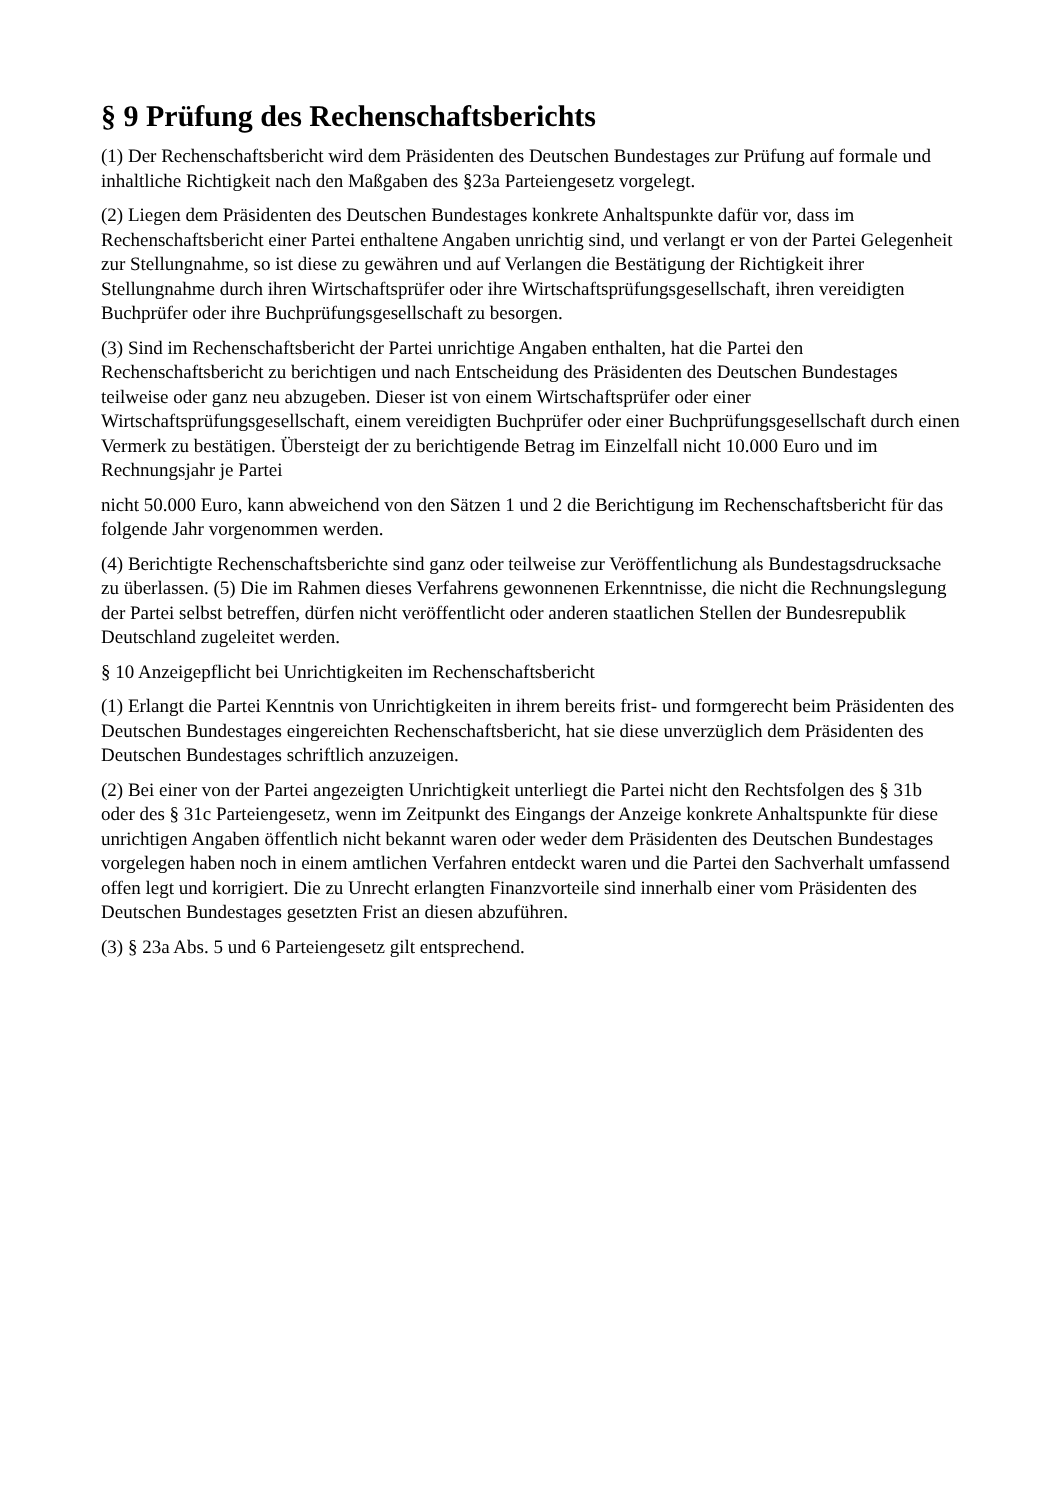§ 9 Prüfung des Rechenschaftsberichts
(1) Der Rechenschaftsbericht wird dem Präsidenten des Deutschen Bundestages zur Prüfung auf formale und inhaltliche Richtigkeit nach den Maßgaben des §23a Parteiengesetz vorgelegt.
(2) Liegen dem Präsidenten des Deutschen Bundestages konkrete Anhaltspunkte dafür vor, dass im Rechenschaftsbericht einer Partei enthaltene Angaben unrichtig sind, und verlangt er von der Partei Gelegenheit zur Stellungnahme, so ist diese zu gewähren und auf Verlangen die Bestätigung der Richtigkeit ihrer Stellungnahme durch ihren Wirtschaftsprüfer oder ihre Wirtschaftsprüfungsgesellschaft, ihren vereidigten Buchprüfer oder ihre Buchprüfungsgesellschaft zu besorgen.
(3) Sind im Rechenschaftsbericht der Partei unrichtige Angaben enthalten, hat die Partei den Rechenschaftsbericht zu berichtigen und nach Entscheidung des Präsidenten des Deutschen Bundestages teilweise oder ganz neu abzugeben. Dieser ist von einem Wirtschaftsprüfer oder einer Wirtschaftsprüfungsgesellschaft, einem vereidigten Buchprüfer oder einer Buchprüfungsgesellschaft durch einen Vermerk zu bestätigen. Übersteigt der zu berichtigende Betrag im Einzelfall nicht 10.000 Euro und im Rechnungsjahr je Partei
nicht 50.000 Euro, kann abweichend von den Sätzen 1 und 2 die Berichtigung im Rechenschaftsbericht für das folgende Jahr vorgenommen werden.
(4) Berichtigte Rechenschaftsberichte sind ganz oder teilweise zur Veröffentlichung als Bundestagsdrucksache zu überlassen. (5) Die im Rahmen dieses Verfahrens gewonnenen Erkenntnisse, die nicht die Rechnungslegung der Partei selbst betreffen, dürfen nicht veröffentlicht oder anderen staatlichen Stellen der Bundesrepublik Deutschland zugeleitet werden.
§ 10 Anzeigepflicht bei Unrichtigkeiten im Rechenschaftsbericht
(1) Erlangt die Partei Kenntnis von Unrichtigkeiten in ihrem bereits frist- und formgerecht beim Präsidenten des Deutschen Bundestages eingereichten Rechenschaftsbericht, hat sie diese unverzüglich dem Präsidenten des Deutschen Bundestages schriftlich anzuzeigen.
(2) Bei einer von der Partei angezeigten Unrichtigkeit unterliegt die Partei nicht den Rechtsfolgen des § 31b oder des § 31c Parteiengesetz, wenn im Zeitpunkt des Eingangs der Anzeige konkrete Anhaltspunkte für diese unrichtigen Angaben öffentlich nicht bekannt waren oder weder dem Präsidenten des Deutschen Bundestages vorgelegen haben noch in einem amtlichen Verfahren entdeckt waren und die Partei den Sachverhalt umfassend offen legt und korrigiert. Die zu Unrecht erlangten Finanzvorteile sind innerhalb einer vom Präsidenten des Deutschen Bundestages gesetzten Frist an diesen abzuführen.
(3) § 23a Abs. 5 und 6 Parteiengesetz gilt entsprechend.